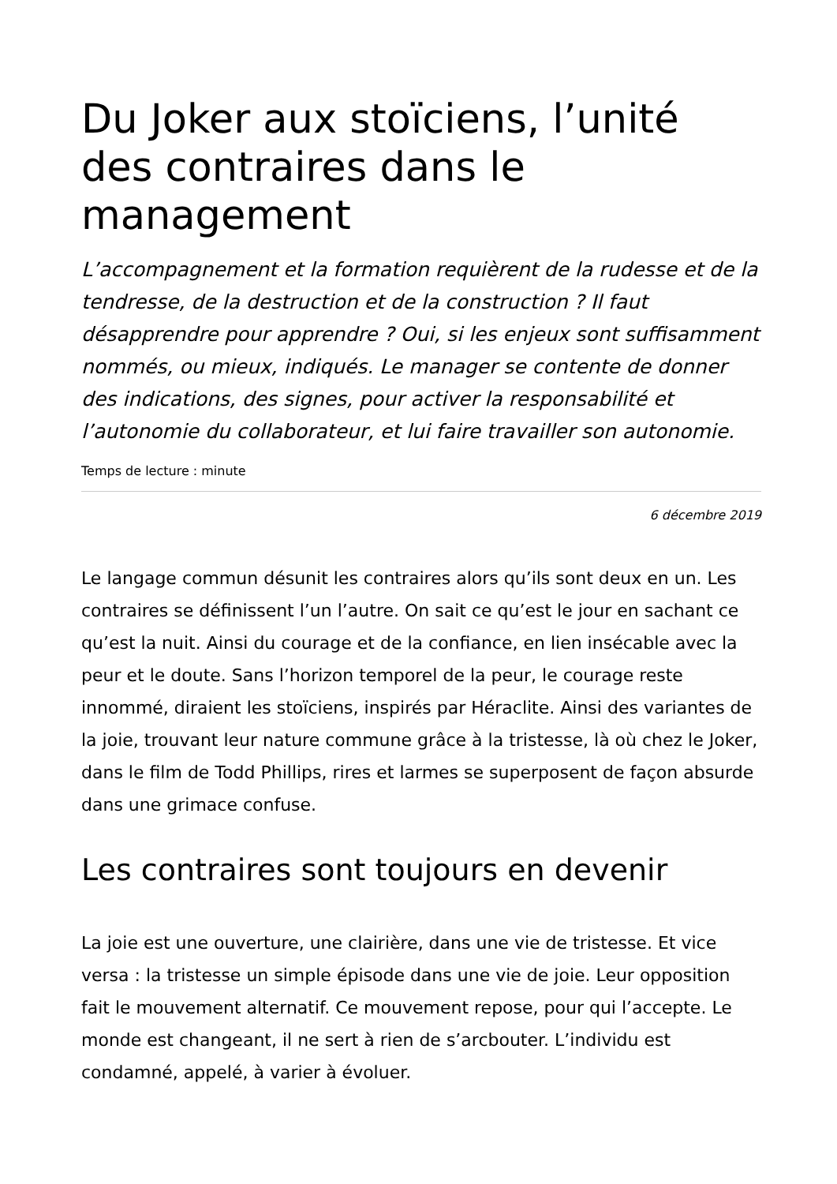Du Joker aux stoïciens, l’unité des contraires dans le management
L’accompagnement et la formation requièrent de la rudesse et de la tendresse, de la destruction et de la construction ? Il faut désapprendre pour apprendre ? Oui, si les enjeux sont suffisamment nommés, ou mieux, indiqués. Le manager se contente de donner des indications, des signes, pour activer la responsabilité et l’autonomie du collaborateur, et lui faire travailler son autonomie.
Temps de lecture : minute
6 décembre 2019
Le langage commun désunit les contraires alors qu’ils sont deux en un. Les contraires se définissent l’un l’autre. On sait ce qu’est le jour en sachant ce qu’est la nuit. Ainsi du courage et de la confiance, en lien insécable avec la peur et le doute. Sans l’horizon temporel de la peur, le courage reste innommé, diraient les stoïciens, inspirés par Héraclite. Ainsi des variantes de la joie, trouvant leur nature commune grâce à la tristesse, là où chez le Joker, dans le film de Todd Phillips, rires et larmes se superposent de façon absurde dans une grimace confuse.
Les contraires sont toujours en devenir
La joie est une ouverture, une clairière, dans une vie de tristesse. Et vice versa : la tristesse un simple épisode dans une vie de joie. Leur opposition fait le mouvement alternatif. Ce mouvement repose, pour qui l’accepte. Le monde est changeant, il ne sert à rien de s’arcbouter. L’individu est condamné, appelé, à varier à évoluer.